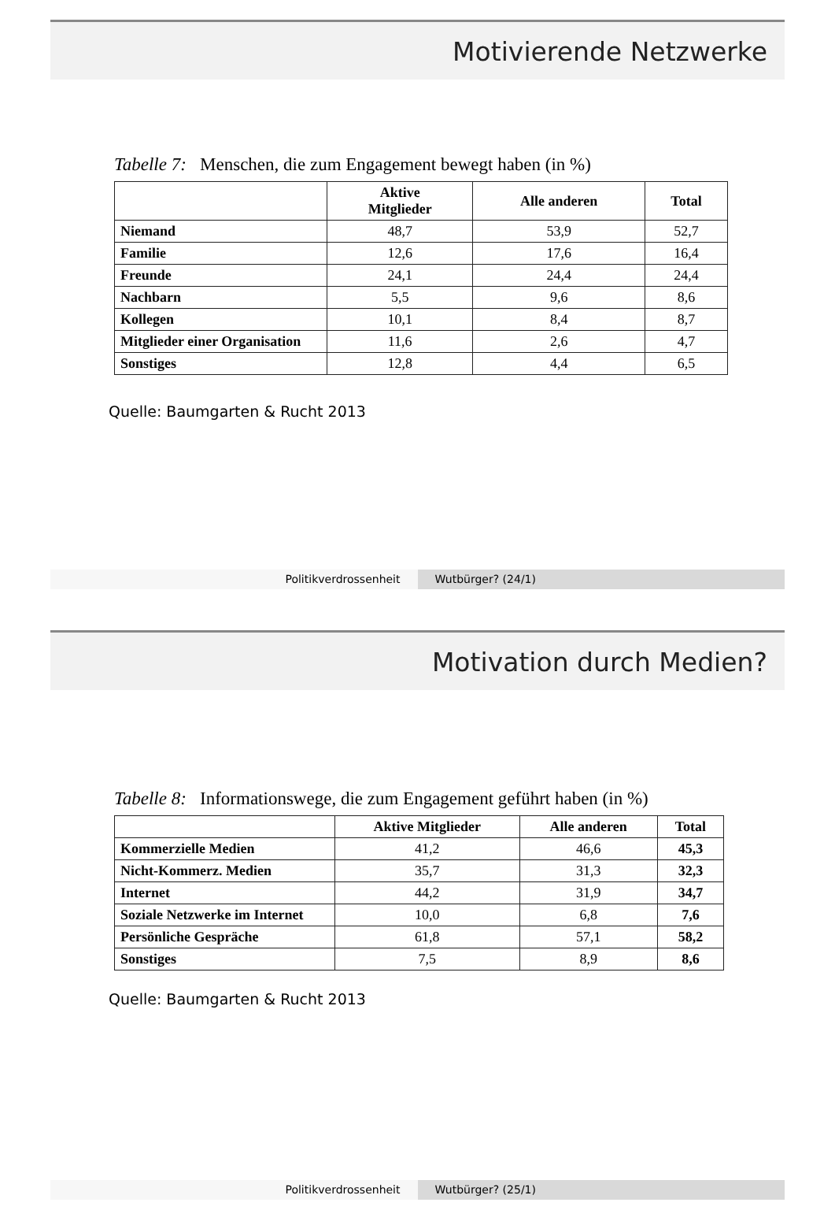Motivierende Netzwerke
Tabelle 7: Menschen, die zum Engagement bewegt haben (in %)
| | Aktive Mitglieder | Alle anderen | Total |
| --- | --- | --- | --- |
| Niemand | 48,7 | 53,9 | 52,7 |
| Familie | 12,6 | 17,6 | 16,4 |
| Freunde | 24,1 | 24,4 | 24,4 |
| Nachbarn | 5,5 | 9,6 | 8,6 |
| Kollegen | 10,1 | 8,4 | 8,7 |
| Mitglieder einer Organisation | 11,6 | 2,6 | 4,7 |
| Sonstiges | 12,8 | 4,4 | 6,5 |
Quelle: Baumgarten & Rucht 2013
Politikverdrossenheit Wutbürger? (24/1)
Motivation durch Medien?
Tabelle 8: Informationswege, die zum Engagement geführt haben (in %)
| | Aktive Mitglieder | Alle anderen | Total |
| --- | --- | --- | --- |
| Kommerzielle Medien | 41,2 | 46,6 | 45,3 |
| Nicht-Kommerz. Medien | 35,7 | 31,3 | 32,3 |
| Internet | 44,2 | 31,9 | 34,7 |
| Soziale Netzwerke im Internet | 10,0 | 6,8 | 7,6 |
| Persönliche Gespräche | 61,8 | 57,1 | 58,2 |
| Sonstiges | 7,5 | 8,9 | 8,6 |
Quelle: Baumgarten & Rucht 2013
Politikverdrossenheit Wutbürger? (25/1)